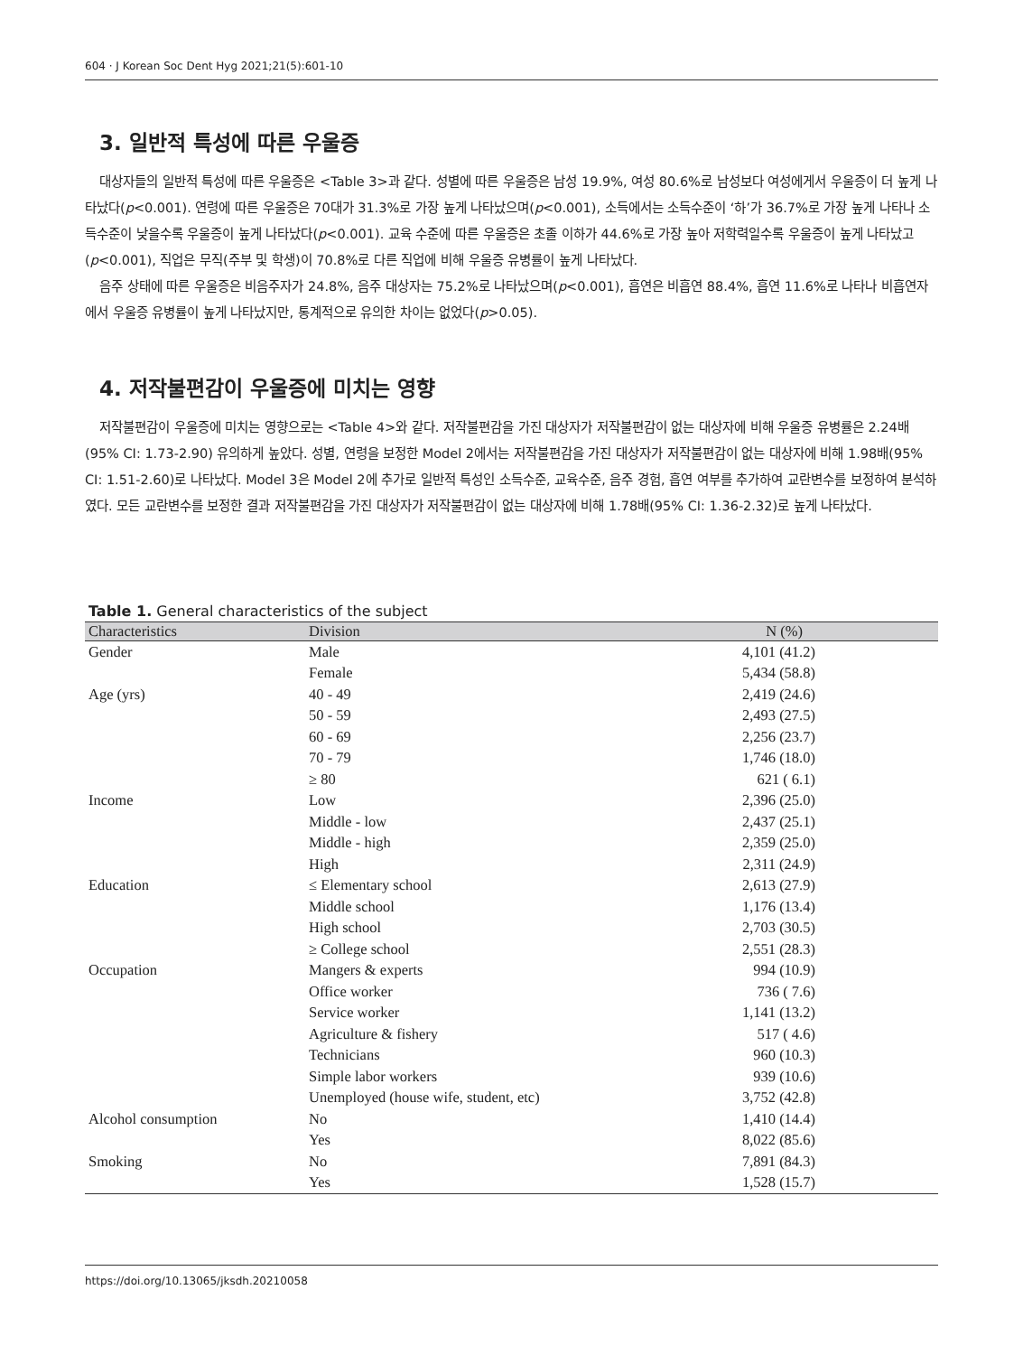604 · J Korean Soc Dent Hyg 2021;21(5):601-10
3. 일반적 특성에 따른 우울증
대상자들의 일반적 특성에 따른 우울증은 <Table 3>과 같다. 성별에 따른 우울증은 남성 19.9%, 여성 80.6%로 남성보다 여성에게서 우울증이 더 높게 나타났다(p<0.001). 연령에 따른 우울증은 70대가 31.3%로 가장 높게 나타났으며(p<0.001), 소득에서는 소득수준이 ‘하’가 36.7%로 가장 높게 나타나 소득수준이 낮을수록 우울증이 높게 나타났다(p<0.001). 교육 수준에 따른 우울증은 초졸 이하가 44.6%로 가장 높아 저학력일수록 우울증이 높게 나타났고(p<0.001), 직업은 무직(주부 및 학생)이 70.8%로 다른 직업에 비해 우울증 유병률이 높게 나타났다.
음주 상태에 따른 우울증은 비음주자가 24.8%, 음주 대상자는 75.2%로 나타났으며(p<0.001), 흡연은 비흡연 88.4%, 흡연 11.6%로 나타나 비흡연자에서 우울증 유병률이 높게 나타났지만, 통계적으로 유의한 차이는 없었다(p>0.05).
4. 저작불편감이 우울증에 미치는 영향
저작불편감이 우울증에 미치는 영향으로는 <Table 4>와 같다. 저작불편감을 가진 대상자가 저작불편감이 없는 대상자에 비해 우울증 유병률은 2.24배(95% CI: 1.73-2.90) 유의하게 높았다. 성별, 연령을 보정한 Model 2에서는 저작불편감을 가진 대상자가 저작불편감이 없는 대상자에 비해 1.98배(95% CI: 1.51-2.60)로 나타났다. Model 3은 Model 2에 추가로 일반적 특성인 소득수준, 교육수준, 음주 경험, 흡연 여부를 추가하여 교란변수를 보정하여 분석하였다. 모든 교란변수를 보정한 결과 저작불편감을 가진 대상자가 저작불편감이 없는 대상자에 비해 1.78배(95% CI: 1.36-2.32)로 높게 나타났다.
Table 1. General characteristics of the subject
| Characteristics | Division | N (%) |
| --- | --- | --- |
| Gender | Male | 4,101 (41.2) |
| | Female | 5,434 (58.8) |
| Age (yrs) | 40 - 49 | 2,419 (24.6) |
| | 50 - 59 | 2,493 (27.5) |
| | 60 - 69 | 2,256 (23.7) |
| | 70 - 79 | 1,746 (18.0) |
| | ≥ 80 | 621 ( 6.1) |
| Income | Low | 2,396 (25.0) |
| | Middle - low | 2,437 (25.1) |
| | Middle - high | 2,359 (25.0) |
| | High | 2,311 (24.9) |
| Education | ≤ Elementary school | 2,613 (27.9) |
| | Middle school | 1,176 (13.4) |
| | High school | 2,703 (30.5) |
| | ≥ College school | 2,551 (28.3) |
| Occupation | Mangers & experts | 994 (10.9) |
| | Office worker | 736 ( 7.6) |
| | Service worker | 1,141 (13.2) |
| | Agriculture & fishery | 517 ( 4.6) |
| | Technicians | 960 (10.3) |
| | Simple labor workers | 939 (10.6) |
| | Unemployed (house wife, student, etc) | 3,752 (42.8) |
| Alcohol consumption | No | 1,410 (14.4) |
| | Yes | 8,022 (85.6) |
| Smoking | No | 7,891 (84.3) |
| | Yes | 1,528 (15.7) |
https://doi.org/10.13065/jksdh.20210058